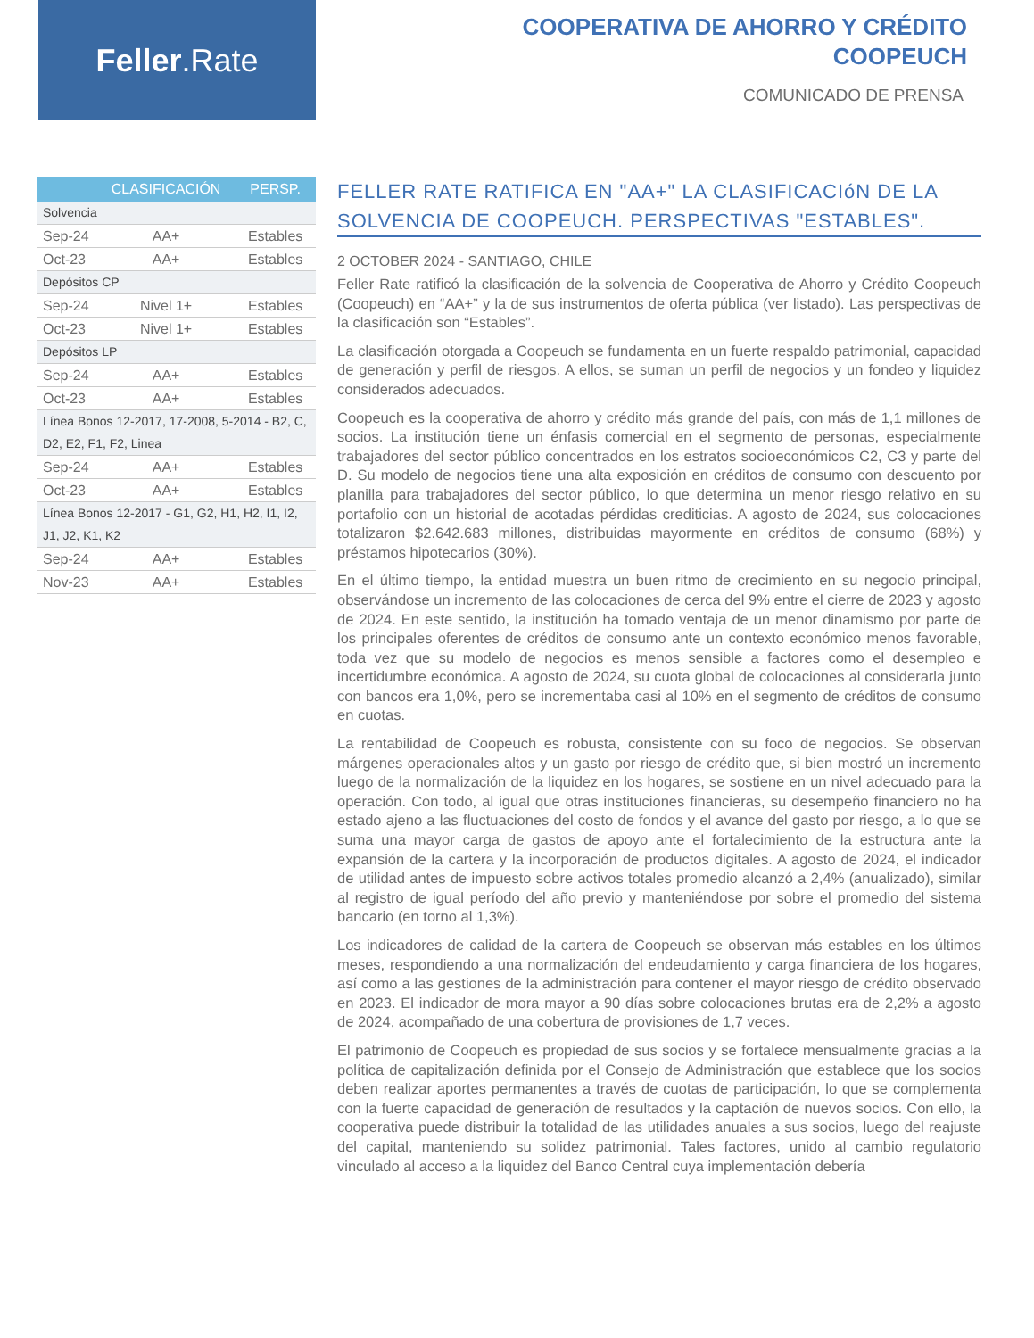Feller.Rate
COOPERATIVA DE AHORRO Y CRÉDITO
COOPEUCH
COMUNICADO DE PRENSA
| | CLASIFICACIÓN | PERSP. |
| --- | --- | --- |
| Solvencia | | |
| Sep-24 | AA+ | Estables |
| Oct-23 | AA+ | Estables |
| Depósitos CP | | |
| Sep-24 | Nivel 1+ | Estables |
| Oct-23 | Nivel 1+ | Estables |
| Depósitos LP | | |
| Sep-24 | AA+ | Estables |
| Oct-23 | AA+ | Estables |
| Línea Bonos 12-2017, 17-2008, 5-2014 - B2, C, D2, E2, F1, F2, Linea | | |
| Sep-24 | AA+ | Estables |
| Oct-23 | AA+ | Estables |
| Línea Bonos 12-2017 - G1, G2, H1, H2, I1, I2, J1, J2, K1, K2 | | |
| Sep-24 | AA+ | Estables |
| Nov-23 | AA+ | Estables |
FELLER RATE RATIFICA EN "AA+" LA CLASIFICACIóN DE LA SOLVENCIA DE COOPEUCH. PERSPECTIVAS "ESTABLES".
2 OCTOBER 2024 - SANTIAGO, CHILE
Feller Rate ratificó la clasificación de la solvencia de Cooperativa de Ahorro y Crédito Coopeuch (Coopeuch) en “AA+” y la de sus instrumentos de oferta pública (ver listado). Las perspectivas de la clasificación son “Estables”.
La clasificación otorgada a Coopeuch se fundamenta en un fuerte respaldo patrimonial, capacidad de generación y perfil de riesgos. A ellos, se suman un perfil de negocios y un fondeo y liquidez considerados adecuados.
Coopeuch es la cooperativa de ahorro y crédito más grande del país, con más de 1,1 millones de socios. La institución tiene un énfasis comercial en el segmento de personas, especialmente trabajadores del sector público concentrados en los estratos socioeconómicos C2, C3 y parte del D. Su modelo de negocios tiene una alta exposición en créditos de consumo con descuento por planilla para trabajadores del sector público, lo que determina un menor riesgo relativo en su portafolio con un historial de acotadas pérdidas crediticias. A agosto de 2024, sus colocaciones totalizaron $2.642.683 millones, distribuidas mayormente en créditos de consumo (68%) y préstamos hipotecarios (30%).
En el último tiempo, la entidad muestra un buen ritmo de crecimiento en su negocio principal, observándose un incremento de las colocaciones de cerca del 9% entre el cierre de 2023 y agosto de 2024. En este sentido, la institución ha tomado ventaja de un menor dinamismo por parte de los principales oferentes de créditos de consumo ante un contexto económico menos favorable, toda vez que su modelo de negocios es menos sensible a factores como el desempleo e incertidumbre económica. A agosto de 2024, su cuota global de colocaciones al considerarla junto con bancos era 1,0%, pero se incrementaba casi al 10% en el segmento de créditos de consumo en cuotas.
La rentabilidad de Coopeuch es robusta, consistente con su foco de negocios. Se observan márgenes operacionales altos y un gasto por riesgo de crédito que, si bien mostró un incremento luego de la normalización de la liquidez en los hogares, se sostiene en un nivel adecuado para la operación. Con todo, al igual que otras instituciones financieras, su desempeño financiero no ha estado ajeno a las fluctuaciones del costo de fondos y el avance del gasto por riesgo, a lo que se suma una mayor carga de gastos de apoyo ante el fortalecimiento de la estructura ante la expansión de la cartera y la incorporación de productos digitales. A agosto de 2024, el indicador de utilidad antes de impuesto sobre activos totales promedio alcanzó a 2,4% (anualizado), similar al registro de igual período del año previo y manteniéndose por sobre el promedio del sistema bancario (en torno al 1,3%).
Los indicadores de calidad de la cartera de Coopeuch se observan más estables en los últimos meses, respondiendo a una normalización del endeudamiento y carga financiera de los hogares, así como a las gestiones de la administración para contener el mayor riesgo de crédito observado en 2023. El indicador de mora mayor a 90 días sobre colocaciones brutas era de 2,2% a agosto de 2024, acompañado de una cobertura de provisiones de 1,7 veces.
El patrimonio de Coopeuch es propiedad de sus socios y se fortalece mensualmente gracias a la política de capitalización definida por el Consejo de Administración que establece que los socios deben realizar aportes permanentes a través de cuotas de participación, lo que se complementa con la fuerte capacidad de generación de resultados y la captación de nuevos socios. Con ello, la cooperativa puede distribuir la totalidad de las utilidades anuales a sus socios, luego del reajuste del capital, manteniendo su solidez patrimonial. Tales factores, unido al cambio regulatorio vinculado al acceso a la liquidez del Banco Central cuya implementación debería